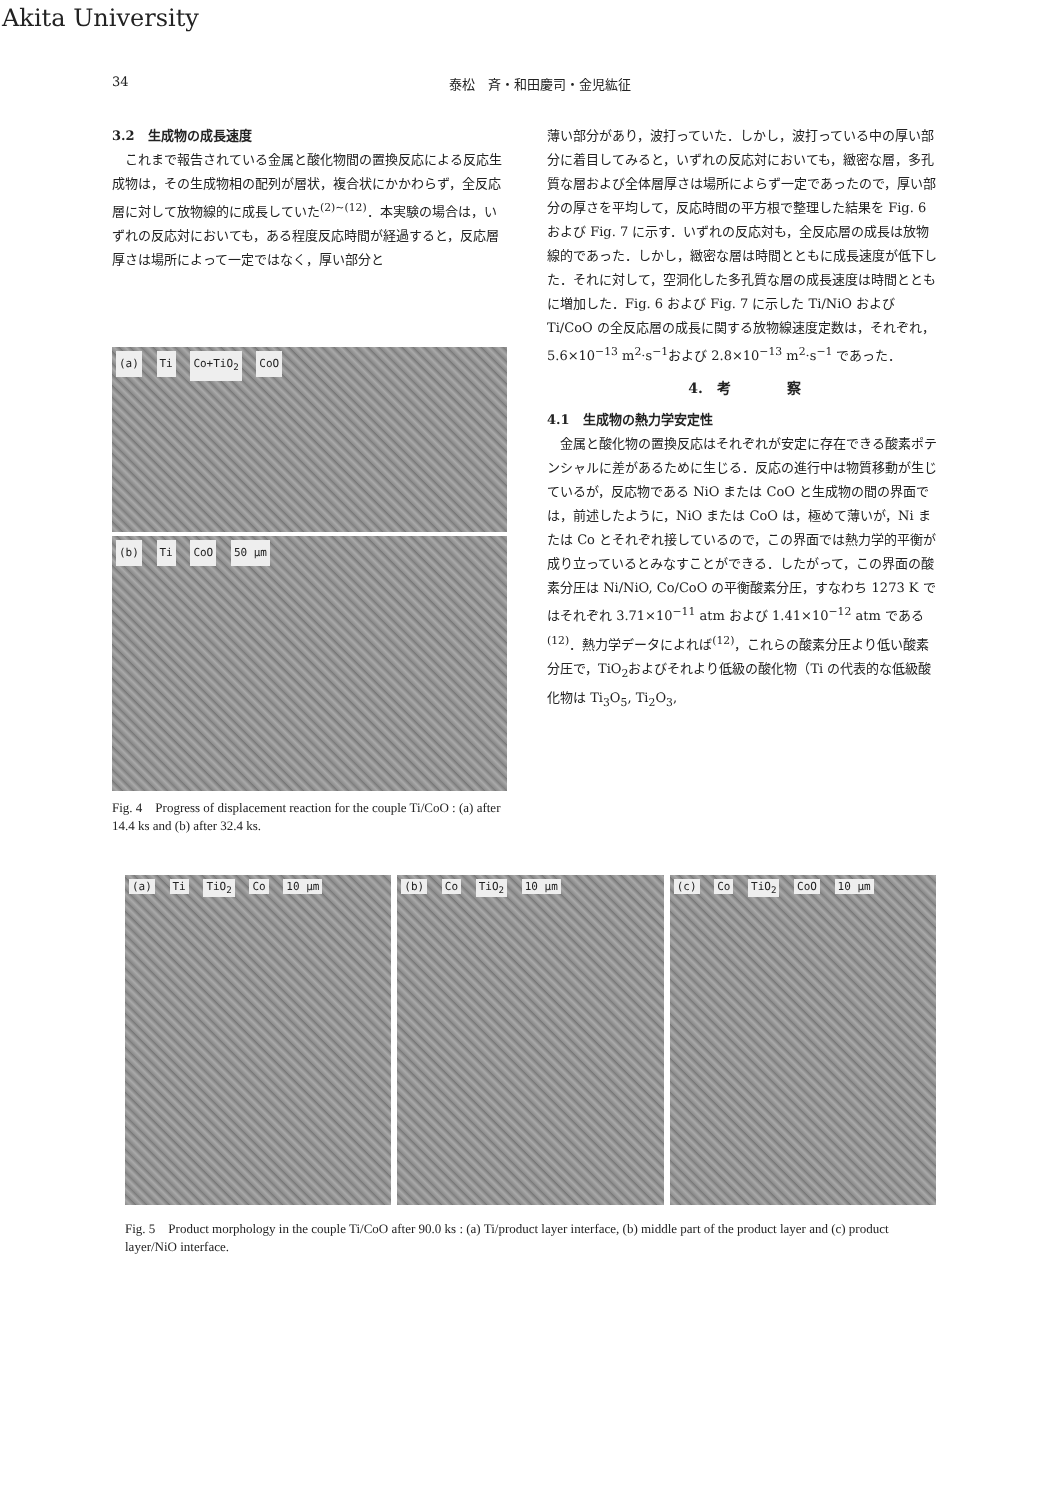Akita University
34 泰松　斉・和田慶司・金児紘征
3.2　生成物の成長速度
これまで報告されている金属と酸化物間の置換反応による反応生成物は，その生成物相の配列が層状，複合状にかかわらず，全反応層に対して放物線的に成長していた<sup>(2)~(12)</sup>．本実験の場合は，いずれの反応対においても，ある程度反応時間が経過すると，反応層厚さは場所によって一定ではなく，厚い部分と
(a) Ti Co+TiO<sub>2</sub> CoO
(b) Ti CoO 50 μm
Fig. 4　Progress of displacement reaction for the couple Ti/CoO : (a) after 14.4 ks and (b) after 32.4 ks.
薄い部分があり，波打っていた．しかし，波打っている中の厚い部分に着目してみると，いずれの反応対においても，緻密な層，多孔質な層および全体層厚さは場所によらず一定であったので，厚い部分の厚さを平均して，反応時間の平方根で整理した結果を Fig. 6 および Fig. 7 に示す．いずれの反応対も，全反応層の成長は放物線的であった．しかし，緻密な層は時間とともに成長速度が低下した．それに対して，空洞化した多孔質な層の成長速度は時間とともに増加した．Fig. 6 および Fig. 7 に示した Ti/NiO および Ti/CoO の全反応層の成長に関する放物線速度定数は，それぞれ，5.6×10<sup>−13</sup> m<sup>2</sup>·s<sup>−1</sup>および 2.8×10<sup>−13</sup> m<sup>2</sup>·s<sup>−1</sup> であった．
4.　考　　　　察
4.1　生成物の熱力学安定性
金属と酸化物の置換反応はそれぞれが安定に存在できる酸素ポテンシャルに差があるために生じる．反応の進行中は物質移動が生じているが，反応物である NiO または CoO と生成物の間の界面では，前述したように，NiO または CoO は，極めて薄いが，Ni または Co とそれぞれ接しているので，この界面では熱力学的平衡が成り立っているとみなすことができる．したがって，この界面の酸素分圧は Ni/NiO, Co/CoO の平衡酸素分圧，すなわち 1273 K ではそれぞれ 3.71×10<sup>−11</sup> atm および 1.41×10<sup>−12</sup> atm である<sup>(12)</sup>．熱力学データによれば<sup>(12)</sup>，これらの酸素分圧より低い酸素分圧で，TiO<sub>2</sub>およびそれより低級の酸化物（Ti の代表的な低級酸化物は Ti<sub>3</sub>O<sub>5</sub>, Ti<sub>2</sub>O<sub>3</sub>,
(a) Ti TiO<sub>2</sub> Co 10 μm (b) Co TiO<sub>2</sub> 10 μm (c) Co TiO<sub>2</sub> CoO 10 μm
Fig. 5　Product morphology in the couple Ti/CoO after 90.0 ks : (a) Ti/product layer interface, (b) middle part of the product layer and (c) product layer/NiO interface.